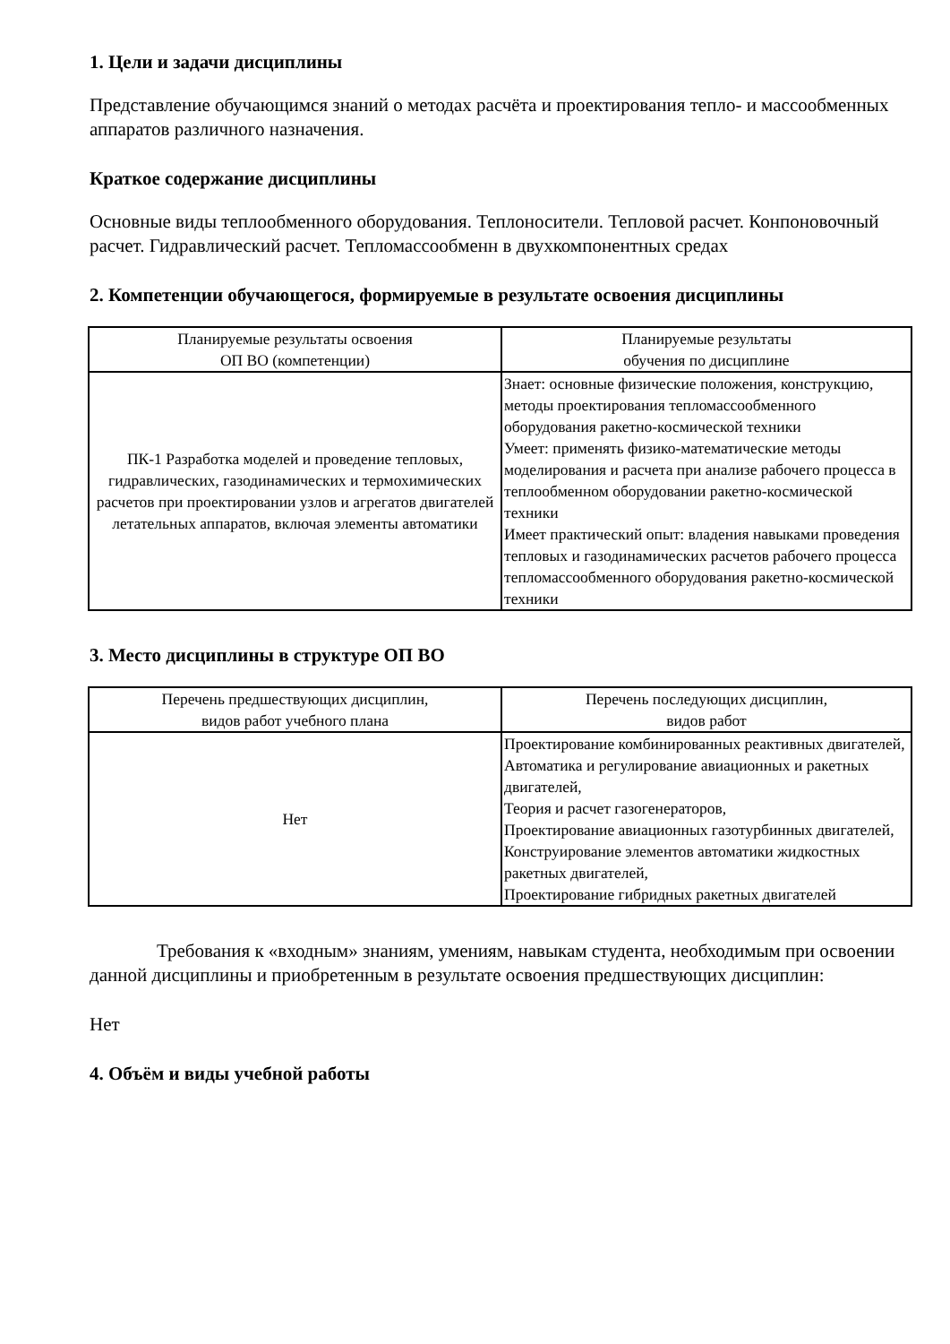1. Цели и задачи дисциплины
Представление обучающимся знаний о методах расчёта и проектирования тепло- и массообменных аппаратов различного назначения.
Краткое содержание дисциплины
Основные виды теплообменного оборудования. Теплоносители. Тепловой расчет. Конпоновочный расчет. Гидравлический расчет. Тепломассообменн в двухкомпонентных средах
2. Компетенции обучающегося, формируемые в результате освоения дисциплины
| Планируемые результаты освоения ОП ВО (компетенции) | Планируемые результаты обучения по дисциплине |
| --- | --- |
| ПК-1 Разработка моделей и проведение тепловых, гидравлических, газодинамических и термохимических расчетов при проектировании узлов и агрегатов двигателей летательных аппаратов, включая элементы автоматики | Знает: основные физические положения, конструкцию, методы проектирования тепломассообменного оборудования ракетно-космической техники Умеет: применять физико-математические методы моделирования и расчета при анализе рабочего процесса в теплообменном оборудовании ракетно-космической техники Имеет практический опыт: владения навыками проведения тепловых и газодинамических расчетов рабочего процесса тепломассообменного оборудования ракетно-космической техники |
3. Место дисциплины в структуре ОП ВО
| Перечень предшествующих дисциплин, видов работ учебного плана | Перечень последующих дисциплин, видов работ |
| --- | --- |
| Нет | Проектирование комбинированных реактивных двигателей, Автоматика и регулирование авиационных и ракетных двигателей, Теория и расчет газогенераторов, Проектирование авиационных газотурбинных двигателей, Конструирование элементов автоматики жидкостных ракетных двигателей, Проектирование гибридных ракетных двигателей |
Требования к «входным» знаниям, умениям, навыкам студента, необходимым при освоении данной дисциплины и приобретенным в результате освоения предшествующих дисциплин:
Нет
4. Объём и виды учебной работы